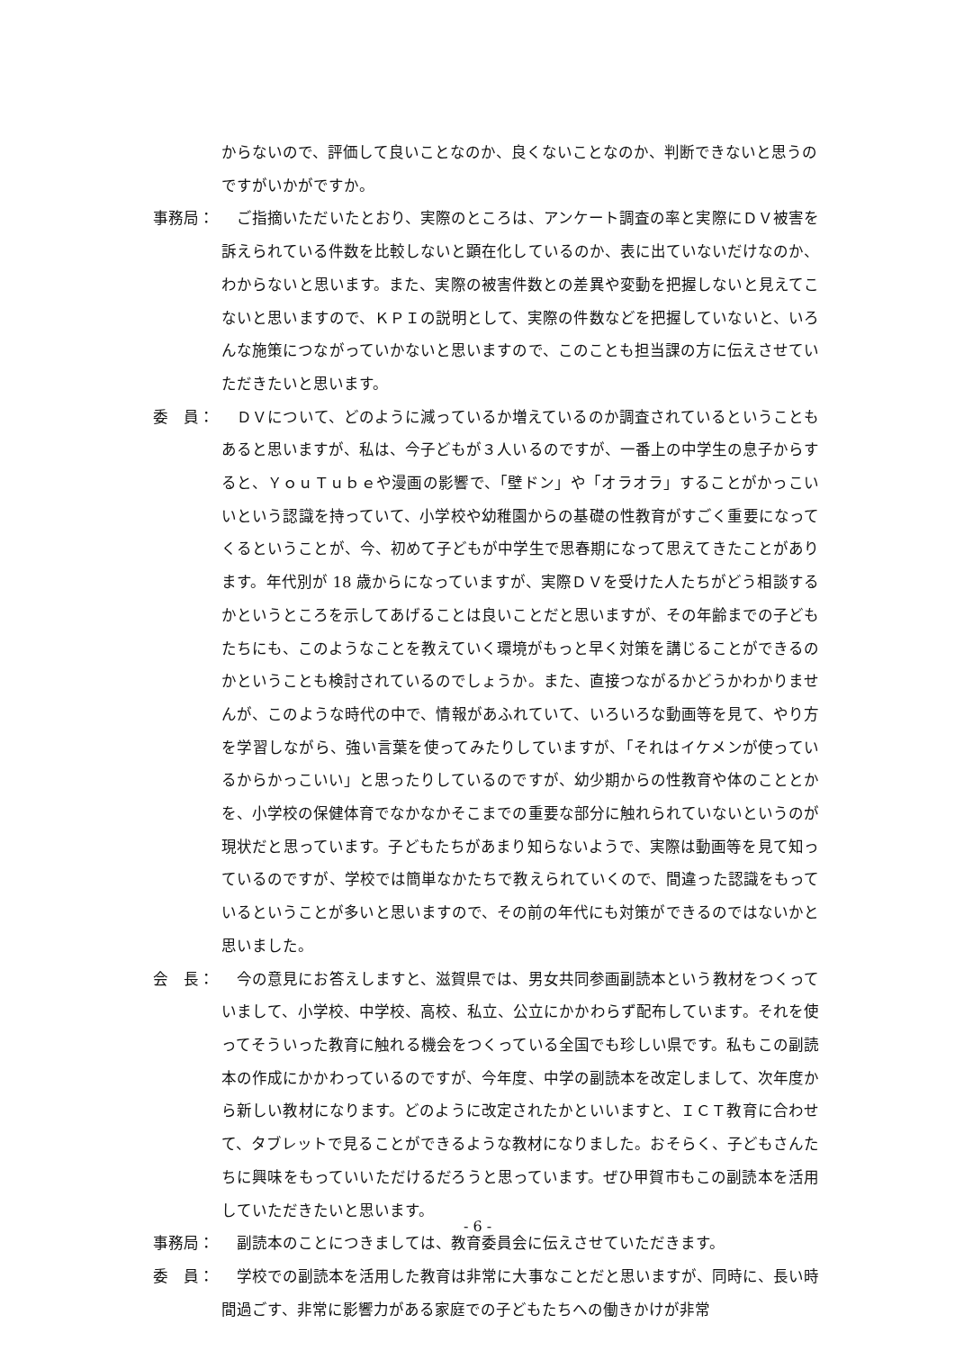からないので、評価して良いことなのか、良くないことなのか、判断できないと思うのですがいかがですか。
事務局： 　ご指摘いただいたとおり、実際のところは、アンケート調査の率と実際にＤＶ被害を訴えられている件数を比較しないと顕在化しているのか、表に出ていないだけなのか、わからないと思います。また、実際の被害件数との差異や変動を把握しないと見えてこないと思いますので、ＫＰＩの説明として、実際の件数などを把握していないと、いろんな施策につながっていかないと思いますので、このことも担当課の方に伝えさせていただきたいと思います。
委　員： 　ＤＶについて、どのように減っているか増えているのか調査されているということもあると思いますが、私は、今子どもが３人いるのですが、一番上の中学生の息子からすると、ＹｏｕＴｕｂｅや漫画の影響で、「壁ドン」や「オラオラ」することがかっこいいという認識を持っていて、小学校や幼稚園からの基礎の性教育がすごく重要になってくるということが、今、初めて子どもが中学生で思春期になって思えてきたことがあります。年代別が 18 歳からになっていますが、実際ＤＶを受けた人たちがどう相談するかというところを示してあげることは良いことだと思いますが、その年齢までの子どもたちにも、このようなことを教えていく環境がもっと早く対策を講じることができるのかということも検討されているのでしょうか。また、直接つながるかどうかわかりませんが、このような時代の中で、情報があふれていて、いろいろな動画等を見て、やり方を学習しながら、強い言葉を使ってみたりしていますが、「それはイケメンが使っているからかっこいい」と思ったりしているのですが、幼少期からの性教育や体のこととかを、小学校の保健体育でなかなかそこまでの重要な部分に触れられていないというのが現状だと思っています。子どもたちがあまり知らないようで、実際は動画等を見て知っているのですが、学校では簡単なかたちで教えられていくので、間違った認識をもっているということが多いと思いますので、その前の年代にも対策ができるのではないかと思いました。
会　長： 　今の意見にお答えしますと、滋賀県では、男女共同参画副読本という教材をつくっていまして、小学校、中学校、高校、私立、公立にかかわらず配布しています。それを使ってそういった教育に触れる機会をつくっている全国でも珍しい県です。私もこの副読本の作成にかかわっているのですが、今年度、中学の副読本を改定しまして、次年度から新しい教材になります。どのように改定されたかといいますと、ＩＣＴ教育に合わせて、タブレットで見ることができるような教材になりました。おそらく、子どもさんたちに興味をもっていいただけるだろうと思っています。ぜひ甲賀市もこの副読本を活用していただきたいと思います。
事務局： 　副読本のことにつきましては、教育委員会に伝えさせていただきます。
委　員： 　学校での副読本を活用した教育は非常に大事なことだと思いますが、同時に、長い時間過ごす、非常に影響力がある家庭での子どもたちへの働きかけが非常
- 6 -